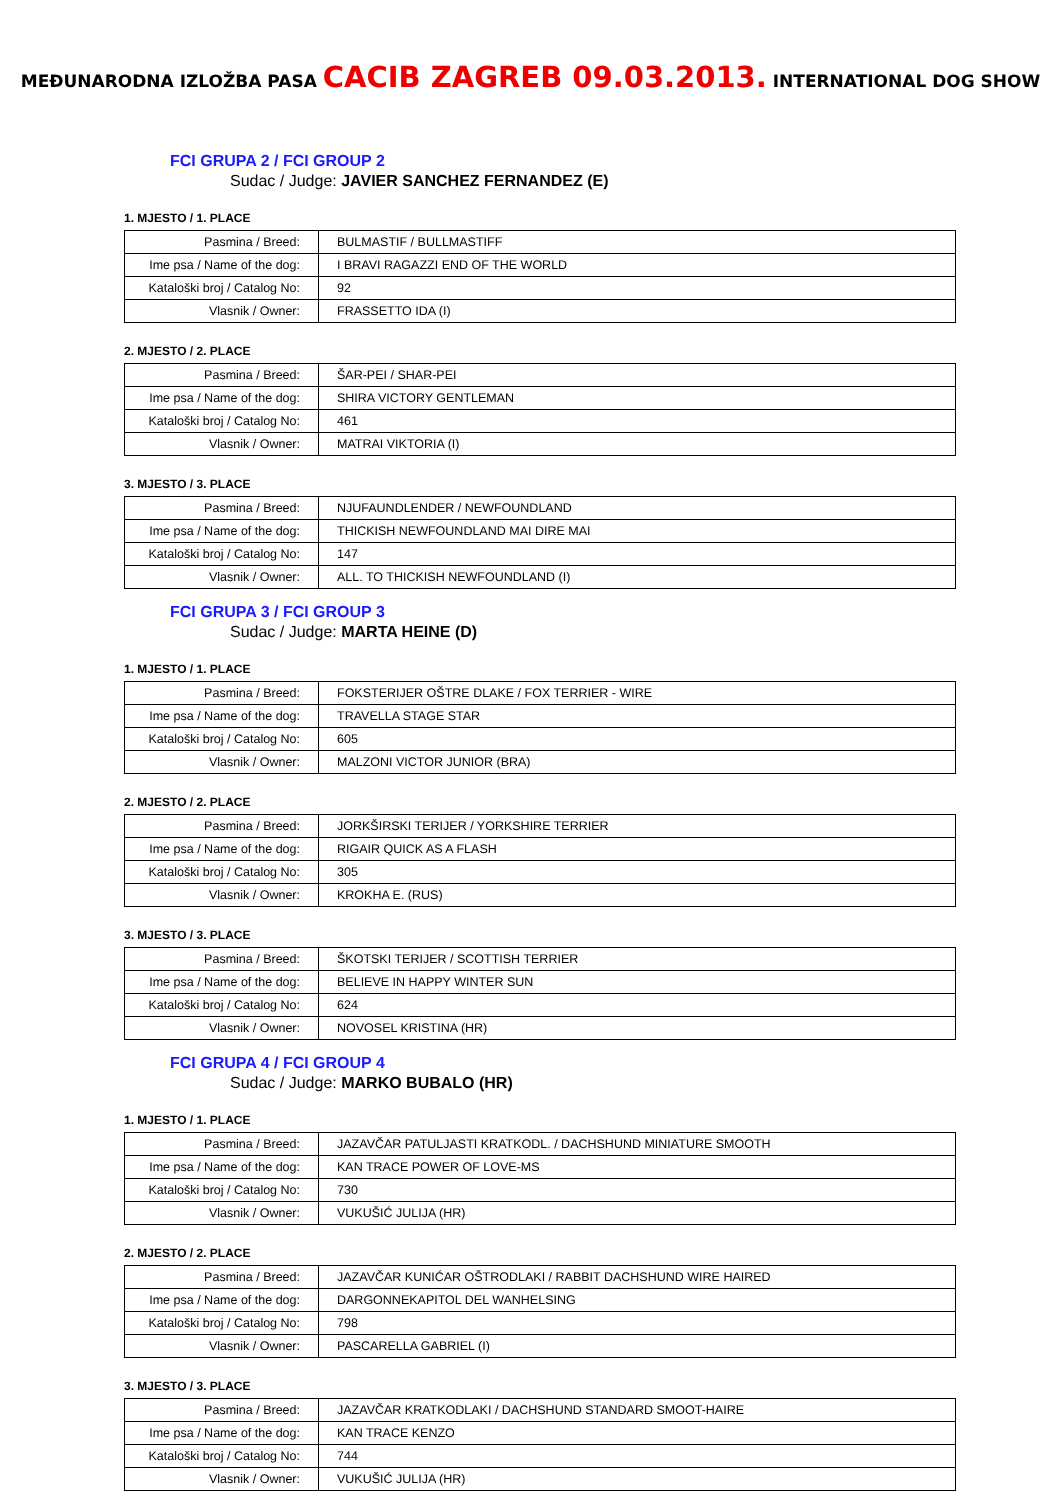MEĐUNARODNA IZLOŽBA PASA CACIB ZAGREB 09.03.2013. INTERNATIONAL DOG SHOW
FCI GRUPA 2 / FCI GROUP 2
Sudac / Judge: JAVIER SANCHEZ FERNANDEZ (E)
1. MJESTO / 1. PLACE
| Pasmina / Breed: | BULMASTIF / BULLMASTIFF |
| Ime psa / Name of the dog: | I BRAVI RAGAZZI END OF THE WORLD |
| Kataloški broj / Catalog No: | 92 |
| Vlasnik / Owner: | FRASSETTO IDA (I) |
2. MJESTO / 2. PLACE
| Pasmina / Breed: | ŠAR-PEI / SHAR-PEI |
| Ime psa / Name of the dog: | SHIRA VICTORY GENTLEMAN |
| Kataloški broj / Catalog No: | 461 |
| Vlasnik / Owner: | MATRAI VIKTORIA (I) |
3. MJESTO / 3. PLACE
| Pasmina / Breed: | NJUFAUNDLENDER / NEWFOUNDLAND |
| Ime psa / Name of the dog: | THICKISH NEWFOUNDLAND MAI DIRE MAI |
| Kataloški broj / Catalog No: | 147 |
| Vlasnik / Owner: | ALL. TO THICKISH NEWFOUNDLAND (I) |
FCI GRUPA 3 / FCI GROUP 3
Sudac / Judge: MARTA HEINE (D)
1. MJESTO / 1. PLACE
| Pasmina / Breed: | FOKSTERIJER OŠTRE DLAKE / FOX TERRIER - WIRE |
| Ime psa / Name of the dog: | TRAVELLA STAGE STAR |
| Kataloški broj / Catalog No: | 605 |
| Vlasnik / Owner: | MALZONI VICTOR JUNIOR (BRA) |
2. MJESTO / 2. PLACE
| Pasmina / Breed: | JORKŠIRSKI TERIJER / YORKSHIRE TERRIER |
| Ime psa / Name of the dog: | RIGAIR QUICK AS A FLASH |
| Kataloški broj / Catalog No: | 305 |
| Vlasnik / Owner: | KROKHA E. (RUS) |
3. MJESTO / 3. PLACE
| Pasmina / Breed: | ŠKOTSKI TERIJER / SCOTTISH TERRIER |
| Ime psa / Name of the dog: | BELIEVE IN HAPPY WINTER SUN |
| Kataloški broj / Catalog No: | 624 |
| Vlasnik / Owner: | NOVOSEL KRISTINA (HR) |
FCI GRUPA 4 / FCI GROUP 4
Sudac / Judge: MARKO BUBALO (HR)
1. MJESTO / 1. PLACE
| Pasmina / Breed: | JAZAVČAR PATULJASTI KRATKODL. / DACHSHUND MINIATURE SMOOTH |
| Ime psa / Name of the dog: | KAN TRACE POWER OF LOVE-MS |
| Kataloški broj / Catalog No: | 730 |
| Vlasnik / Owner: | VUKUŠIĆ JULIJA (HR) |
2. MJESTO / 2. PLACE
| Pasmina / Breed: | JAZAVČAR KUNIĆAR OŠTRODLAKI / RABBIT DACHSHUND WIRE HAIRED |
| Ime psa / Name of the dog: | DARGONNEKAPITOL DEL WANHELSING |
| Kataloški broj / Catalog No: | 798 |
| Vlasnik / Owner: | PASCARELLA GABRIEL (I) |
3. MJESTO / 3. PLACE
| Pasmina / Breed: | JAZAVČAR KRATKODLAKI / DACHSHUND STANDARD SMOOT-HAIRE |
| Ime psa / Name of the dog: | KAN TRACE KENZO |
| Kataloški broj / Catalog No: | 744 |
| Vlasnik / Owner: | VUKUŠIĆ JULIJA (HR) |